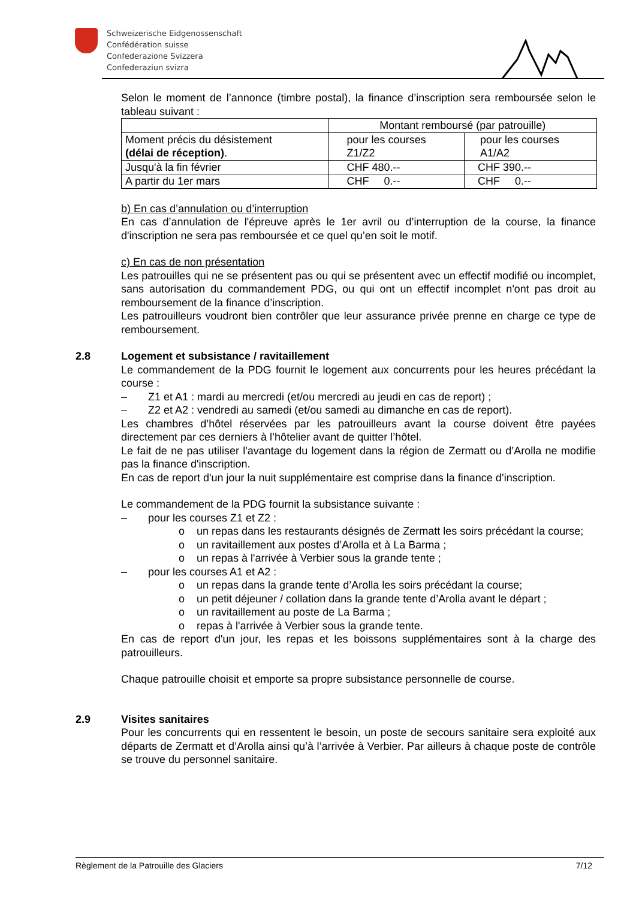Schweizerische Eidgenossenschaft
Confédération suisse
Confederazione Svizzera
Confederaziun svizra
Selon le moment de l’annonce (timbre postal), la finance d’inscription sera remboursée selon le tableau suivant :
| | Montant remboursé (par patrouille) | |
| Moment précis du désistement (délai de réception) . | pour les courses Z1/Z2 | pour les courses A1/A2 |
| Jusqu'à la fin février | CHF 480.-- | CHF 390.-- |
| A partir du 1er mars | CHF 0.-- | CHF 0.-- |
b) En cas d’annulation ou d’interruption
En cas d’annulation de l'épreuve après le 1er avril ou d’interruption de la course, la finance d'inscription ne sera pas remboursée et ce quel qu’en soit le motif.
c) En cas de non présentation
Les patrouilles qui ne se présentent pas ou qui se présentent avec un effectif modifié ou incomplet, sans autorisation du commandement PDG, ou qui ont un effectif incomplet n'ont pas droit au remboursement de la finance d’inscription.
Les patrouilleurs voudront bien contrôler que leur assurance privée prenne en charge ce type de remboursement.
2.8
Logement et subsistance / ravitaillement
Le commandement de la PDG fournit le logement aux concurrents pour les heures précédant la course :
– Z1 et A1 : mardi au mercredi (et/ou mercredi au jeudi en cas de report) ;
– Z2 et A2 : vendredi au samedi (et/ou samedi au dimanche en cas de report).
Les chambres d’hôtel réservées par les patrouilleurs avant la course doivent être payées directement par ces derniers à l’hôtelier avant de quitter l’hôtel.
Le fait de ne pas utiliser l'avantage du logement dans la région de Zermatt ou d’Arolla ne modifie pas la finance d'inscription.
En cas de report d'un jour la nuit supplémentaire est comprise dans la finance d’inscription.
Le commandement de la PDG fournit la subsistance suivante :
– pour les courses Z1 et Z2 :
o un repas dans les restaurants désignés de Zermatt les soirs précédant la course;
o un ravitaillement aux postes d’Arolla et à La Barma ;
o un repas à l'arrivée à Verbier sous la grande tente ;
– pour les courses A1 et A2 :
o un repas dans la grande tente d’Arolla les soirs précédant la course;
o un petit déjeuner / collation dans la grande tente d’Arolla avant le départ ;
o un ravitaillement au poste de La Barma ;
o repas à l'arrivée à Verbier sous la grande tente.
En cas de report d'un jour, les repas et les boissons supplémentaires sont à la charge des patrouilleurs.
Chaque patrouille choisit et emporte sa propre subsistance personnelle de course.
2.9
Visites sanitaires
Pour les concurrents qui en ressentent le besoin, un poste de secours sanitaire sera exploité aux départs de Zermatt et d’Arolla ainsi qu’à l’arrivée à Verbier. Par ailleurs à chaque poste de contrôle se trouve du personnel sanitaire.
Règlement de la Patrouille des Glaciers 7/12